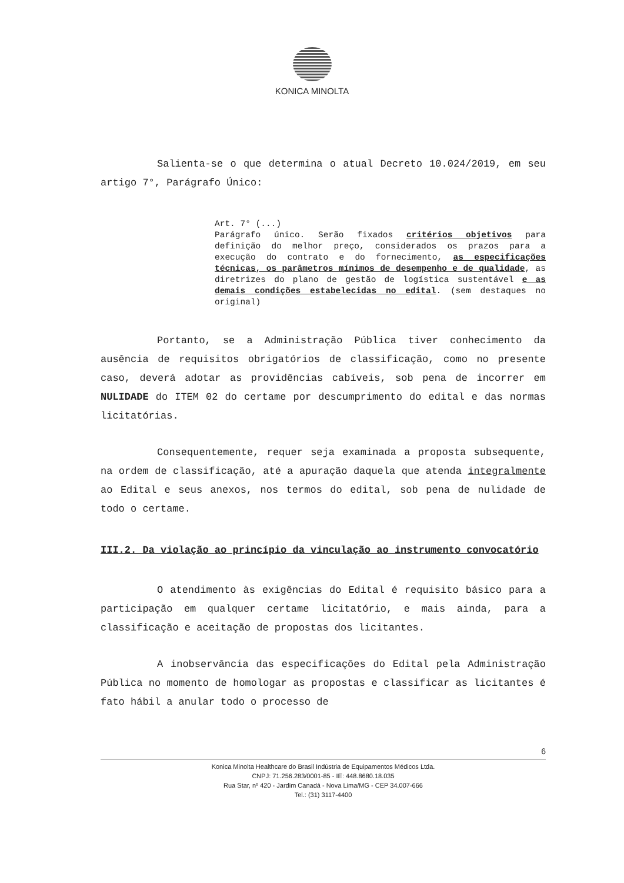KONICA MINOLTA
Salienta-se o que determina o atual Decreto 10.024/2019, em seu artigo 7°, Parágrafo Único:
Art. 7° (...)
Parágrafo único. Serão fixados critérios objetivos para definição do melhor preço, considerados os prazos para a execução do contrato e do fornecimento, as especificações técnicas, os parâmetros mínimos de desempenho e de qualidade, as diretrizes do plano de gestão de logística sustentável e as demais condições estabelecidas no edital. (sem destaques no original)
Portanto, se a Administração Pública tiver conhecimento da ausência de requisitos obrigatórios de classificação, como no presente caso, deverá adotar as providências cabíveis, sob pena de incorrer em NULIDADE do ITEM 02 do certame por descumprimento do edital e das normas licitatórias.
Consequentemente, requer seja examinada a proposta subsequente, na ordem de classificação, até a apuração daquela que atenda integralmente ao Edital e seus anexos, nos termos do edital, sob pena de nulidade de todo o certame.
III.2. Da violação ao princípio da vinculação ao instrumento convocatório
O atendimento às exigências do Edital é requisito básico para a participação em qualquer certame licitatório, e mais ainda, para a classificação e aceitação de propostas dos licitantes.
A inobservância das especificações do Edital pela Administração Pública no momento de homologar as propostas e classificar as licitantes é fato hábil a anular todo o processo de
6
Konica Minolta Healthcare do Brasil Indústria de Equipamentos Médicos Ltda.
CNPJ: 71.256.283/0001-85 - IE: 448.8680.18.035
Rua Star, nº 420 - Jardim Canadá - Nova Lima/MG - CEP 34.007-666
Tel.: (31) 3117-4400